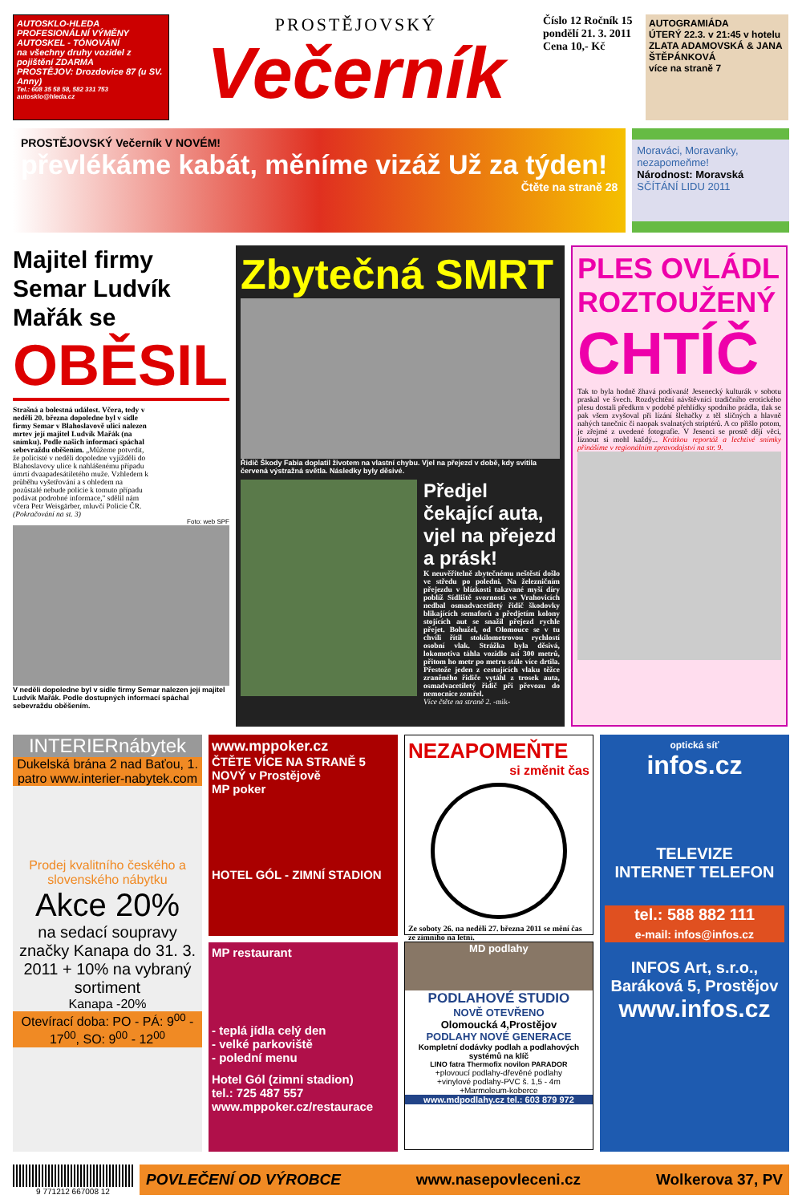AUTOSKLO-HLEDA
PROFESIONÁLNÍ VÝMĚNY AUTOSKEL - TÓNOVÁNÍ
na všechny druhy vozidel z pojištění ZDARMA
PROSTĚJOV: Drozdovice 87 (u SV. Anny)
Tel.: 608 35 58 58, 582 331 753 autosklo@hleda.cz
PROSTĚJOVSKÝ
Večerník
Číslo 12 Ročník 15
pondělí 21. 3. 2011
Cena 10,- Kč
AUTOGRAMIÁDA
ÚTERÝ 22.3. v 21:45 v hotelu
ZLATA ADAMOVSKÁ & JANA ŠTĚPÁNKOVÁ
více na straně 7
PROSTĚJOVSKÝ Večerník V NOVÉM!
převlékáme kabát, měníme vizáž Už za týden!
Čtěte na straně 28
Moraváci, Moravanky, nezapomeňme!
Národnost: Moravská
SČÍTÁNÍ LIDU 2011
Majitel firmy Semar Ludvík Mařák se
OBĚSIL
Strašná a bolestná událost. Včera, tedy v neděli 20. března dopoledne byl v sídle firmy Semar v Blahoslavově ulici nalezen mrtev její majitel Ludvík Mařák (na snímku). Podle našich informací spáchal sebevraždu oběšením. „Můžeme potvrdit, že policisté v neděli dopoledne vyjížděli do Blahoslavovy ulice k nahlášenému případu úmrtí dvaapadesátiletého muže. Vzhledem k průběhu vyšetřování a s ohledem na pozůstalé nebude policie k tomuto případu podávat podrobné informace," sdělil nám včera Petr Weisgärber, mluvčí Policie ČR. (Pokračování na st. 3)
Foto: web SPF
V neděli dopoledne byl v sídle firmy Semar nalezen její majitel Ludvík Mařák. Podle dostupných informací spáchal sebevraždu oběšením.
Zbytečná SMRT
Řidič Škody Fabia doplatil životem na vlastní chybu. Vjel na přejezd v době, kdy svítila červená výstražná světla. Následky byly děsivé.
Předjel čekající auta, vjel na přejezd a prásk!
K neuvěřitelně zbytečnému neštěstí došlo ve středu po poledni. Na železničním přejezdu v blízkosti takzvané myší díry poblíž Sídliště svornosti ve Vrahovicích nedbal osmadvacetiletý řidič škodovky blikajících semaforů a předjetím kolony stojících aut se snažil přejezd rychle přejet. Bohužel, od Olomouce se v tu chvíli řítil stokilometrovou rychlostí osobní vlak. Strážka byla děsivá, lokomotiva táhla vozidlo asi 300 metrů, přitom ho metr po metru stále více drtila. Přestože jeden z cestujících vlaku těžce zraněného řidiče vytáhl z trosek auta, osmadvacetiletý řidič při převozu do nemocnice zemřel.
Více čtěte na straně 2. -mik-
PLES OVLÁDL ROZTOUŽENÝ
CHTÍČ
Tak to byla hodně žhavá podívaná! Jesenecký kulturák v sobotu praskal ve švech. Rozdychtění návštěvníci tradičního erotického plesu dostali předkrm v podobě přehlídky spodního prádla, tlak se pak všem zvyšoval při lízání šlehačky z těl sličných a hlavně nahých tanečnic či naopak svalnatých striptérů. A co přišlo potom, je zřejmé z uvedené fotografie. V Jesenci se prostě dějí věci, líznout si mohl každý... Krátkou reportáž a lechtivé snímky přinášíme v regionálním zpravodajství na str. 9.
INTERIERnábytek
Dukelská brána 2 nad Baťou, 1. patro www.interier-nabytek.com
Prodej kvalitního českého a slovenského nábytku
Akce 20%
na sedací soupravy značky Kanapa do 31. 3. 2011 + 10% na vybraný sortiment
Kanapa -20%
Otevírací doba: PO - PÁ: 9<sup>00</sup> - 17<sup>00</sup>, SO: 9<sup>00</sup> - 12<sup>00</sup>
www.mppoker.cz
ČTĚTE VÍCE NA STRANĚ 5
NOVÝ v Prostějově
MP poker
HOTEL GÓL - ZIMNÍ STADION
MP restaurant
- teplá jídla celý den
- velké parkoviště
- polední menu
Hotel Gól (zimní stadion)
tel.: 725 487 557
www.mppoker.cz/restaurace
NEZAPOMEŇTE
si změnit čas
Ze soboty 26. na neděli 27. března 2011 se mění čas ze zimního na letní.
MD podlahy
PODLAHOVÉ STUDIO
NOVĚ OTEVŘENO
Olomoucká 4,Prostějov
PODLAHY NOVÉ GENERACE
Kompletní dodávky podlah a podlahových systémů na klíč
LINO fatra Thermofix novilon PARADOR
+plovoucí podlahy-dřevěné podlahy
+vinylové podlahy-PVC š. 1,5 - 4m
+Marmoleum-koberce
www.mdpodlahy.cz tel.: 603 879 972
optická síť
infos.cz
TELEVIZE
INTERNET TELEFON
tel.: 588 882 111
e-mail: infos@infos.cz
INFOS Art, s.r.o.,
Baráková 5, Prostějov
www.infos.cz
9 771212 667008 12
POVLEČENÍ OD VÝROBCE www.nasepovleceni.cz Wolkerova 37, PV